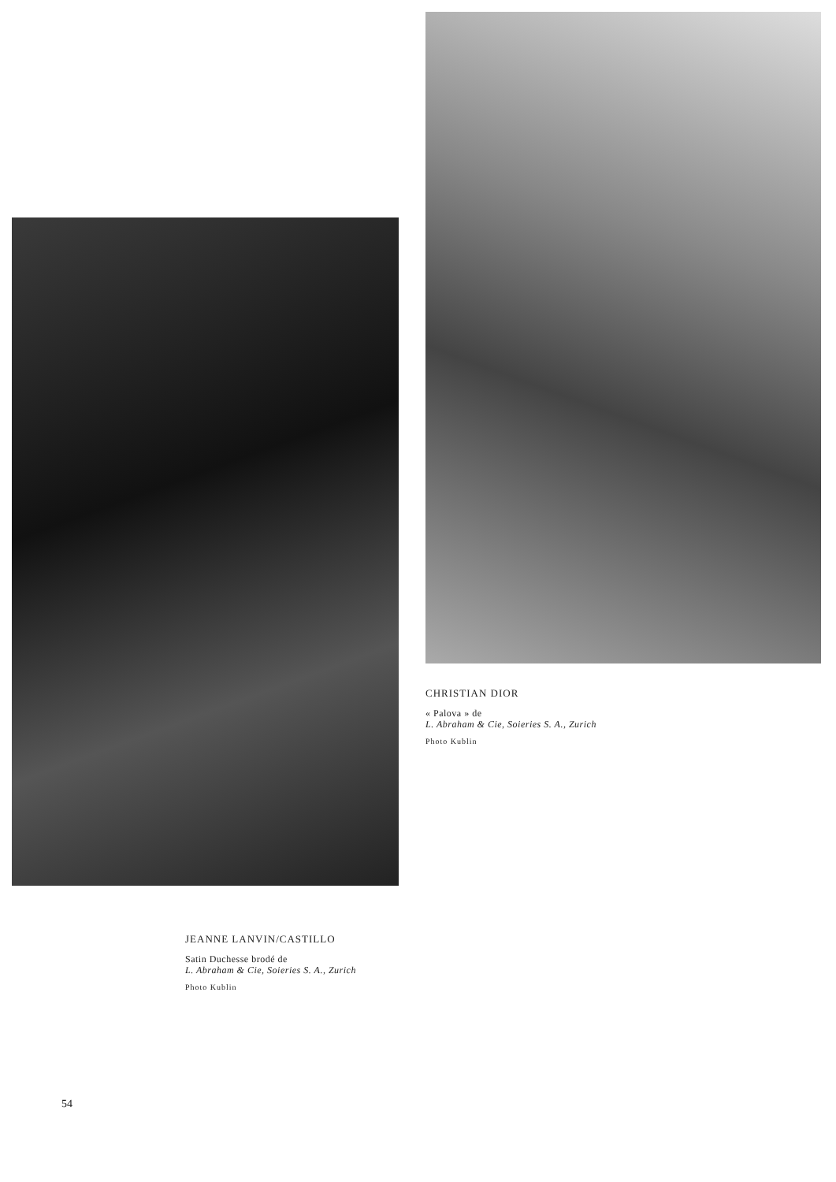JEANNE LANVIN/CASTILLO
Satin Duchesse brodé de
L. Abraham & Cie, Soieries S. A., Zurich
Photo Kublin
CHRISTIAN DIOR
« Palova » de
L. Abraham & Cie, Soieries S. A., Zurich
Photo Kublin
54